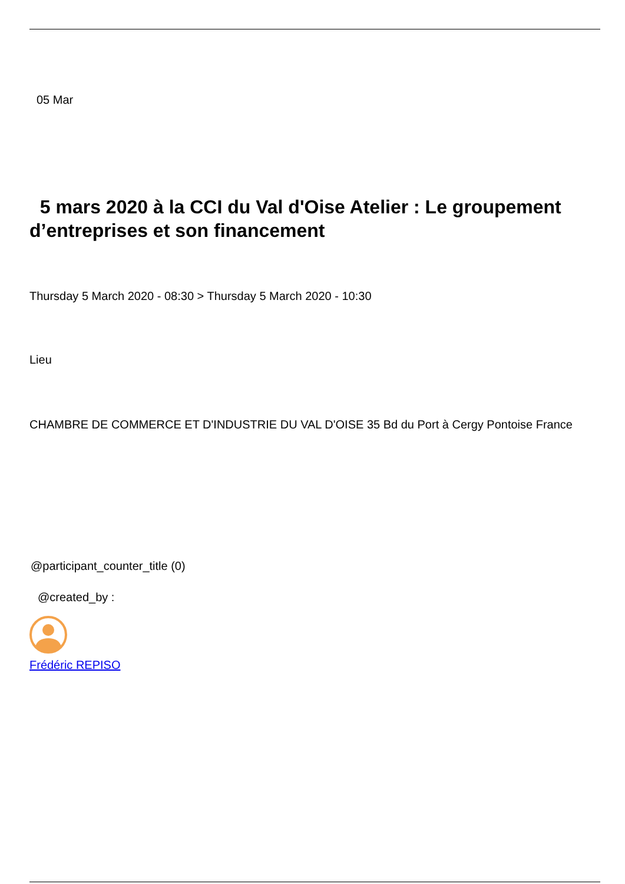05 Mar
5 mars 2020 à la CCI du Val d'Oise Atelier : Le groupement d’entreprises et son financement
Thursday 5 March 2020 - 08:30 > Thursday 5 March 2020 - 10:30
Lieu
CHAMBRE DE COMMERCE ET D'INDUSTRIE DU VAL D'OISE 35 Bd du Port à Cergy Pontoise France
@participant_counter_title (0)
@created_by :
Frédéric REPISO